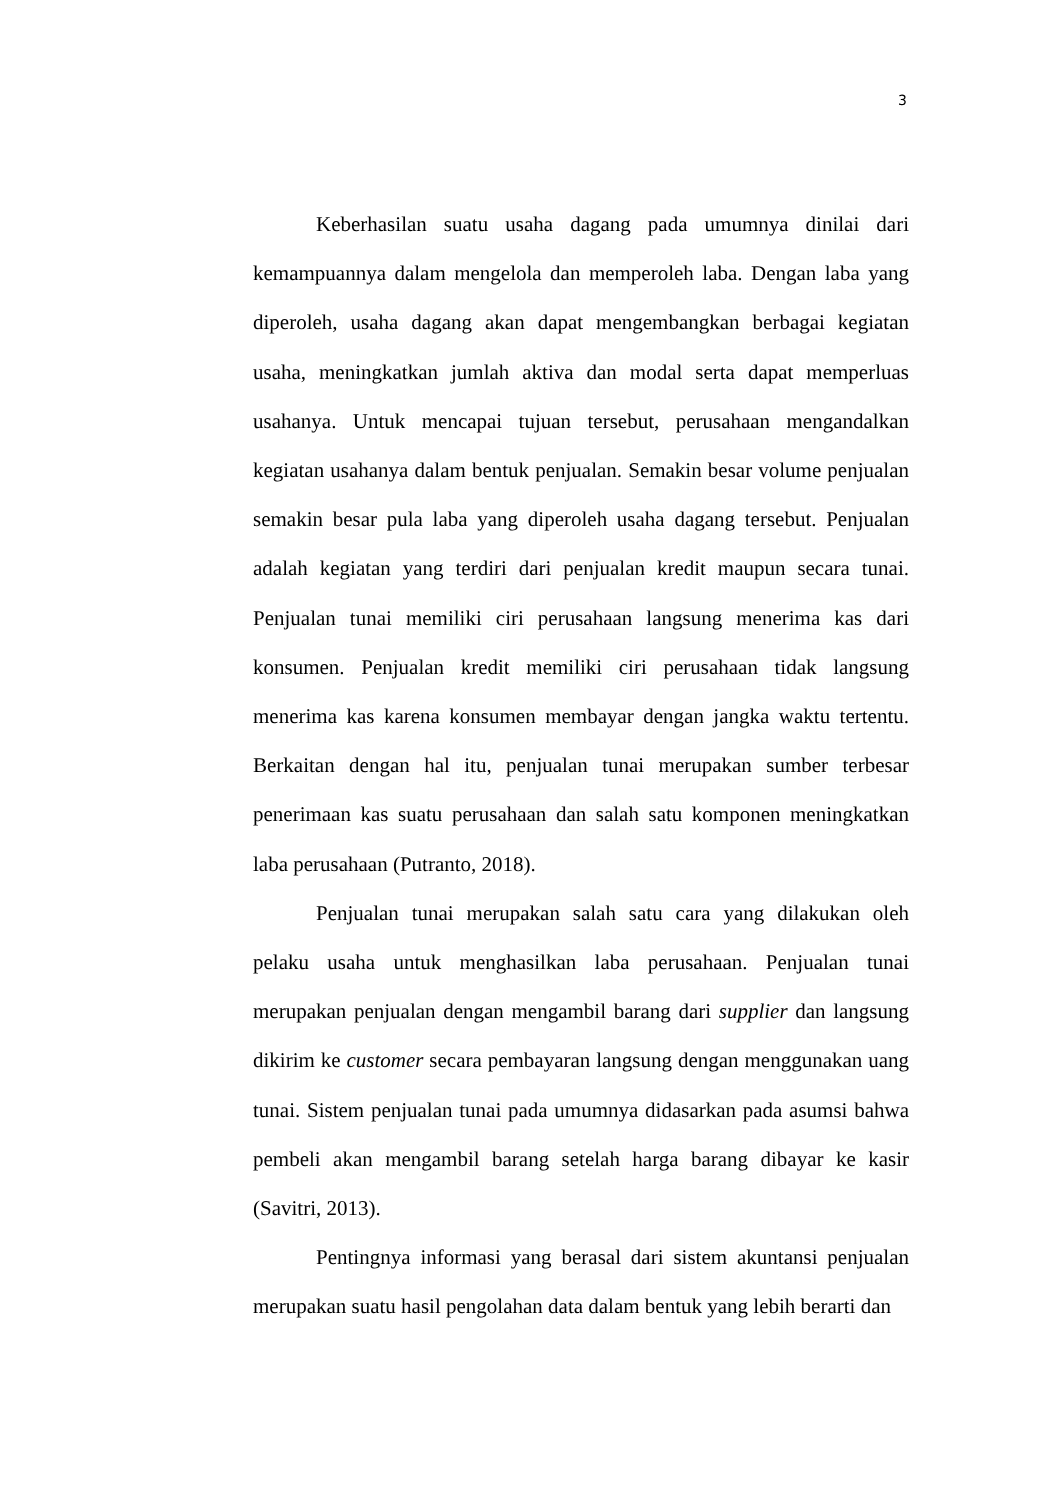3
Keberhasilan suatu usaha dagang pada umumnya dinilai dari kemampuannya dalam mengelola dan memperoleh laba. Dengan laba yang diperoleh, usaha dagang akan dapat mengembangkan berbagai kegiatan usaha, meningkatkan jumlah aktiva dan modal serta dapat memperluas usahanya. Untuk mencapai tujuan tersebut, perusahaan mengandalkan kegiatan usahanya dalam bentuk penjualan. Semakin besar volume penjualan semakin besar pula laba yang diperoleh usaha dagang tersebut. Penjualan adalah kegiatan yang terdiri dari penjualan kredit maupun secara tunai. Penjualan tunai memiliki ciri perusahaan langsung menerima kas dari konsumen. Penjualan kredit memiliki ciri perusahaan tidak langsung menerima kas karena konsumen membayar dengan jangka waktu tertentu. Berkaitan dengan hal itu, penjualan tunai merupakan sumber terbesar penerimaan kas suatu perusahaan dan salah satu komponen meningkatkan laba perusahaan (Putranto, 2018).
Penjualan tunai merupakan salah satu cara yang dilakukan oleh pelaku usaha untuk menghasilkan laba perusahaan. Penjualan tunai merupakan penjualan dengan mengambil barang dari supplier dan langsung dikirim ke customer secara pembayaran langsung dengan menggunakan uang tunai. Sistem penjualan tunai pada umumnya didasarkan pada asumsi bahwa pembeli akan mengambil barang setelah harga barang dibayar ke kasir (Savitri, 2013).
Pentingnya informasi yang berasal dari sistem akuntansi penjualan merupakan suatu hasil pengolahan data dalam bentuk yang lebih berarti dan